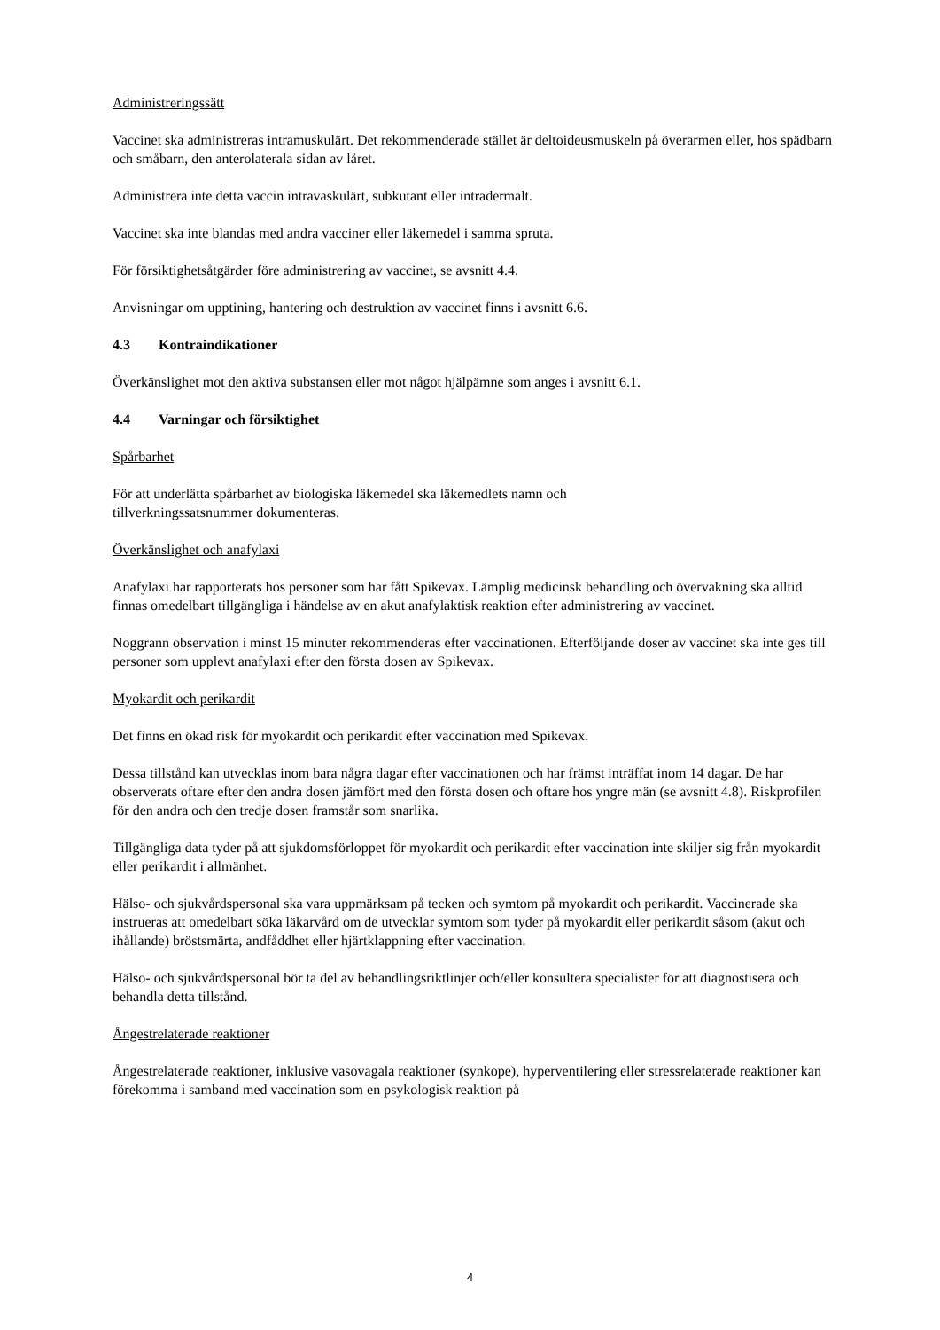Administreringssätt
Vaccinet ska administreras intramuskulärt. Det rekommenderade stället är deltoideusmuskeln på överarmen eller, hos spädbarn och småbarn, den anterolaterala sidan av låret.
Administrera inte detta vaccin intravaskulärt, subkutant eller intradermalt.
Vaccinet ska inte blandas med andra vacciner eller läkemedel i samma spruta.
För försiktighetsåtgärder före administrering av vaccinet, se avsnitt 4.4.
Anvisningar om upptining, hantering och destruktion av vaccinet finns i avsnitt 6.6.
4.3 Kontraindikationer
Överkänslighet mot den aktiva substansen eller mot något hjälpämne som anges i avsnitt 6.1.
4.4 Varningar och försiktighet
Spårbarhet
För att underlätta spårbarhet av biologiska läkemedel ska läkemedlets namn och
tillverkningssatsnummer dokumenteras.
Överkänslighet och anafylaxi
Anafylaxi har rapporterats hos personer som har fått Spikevax. Lämplig medicinsk behandling och övervakning ska alltid finnas omedelbart tillgängliga i händelse av en akut anafylaktisk reaktion efter administrering av vaccinet.
Noggrann observation i minst 15 minuter rekommenderas efter vaccinationen. Efterföljande doser av vaccinet ska inte ges till personer som upplevt anafylaxi efter den första dosen av Spikevax.
Myokardit och perikardit
Det finns en ökad risk för myokardit och perikardit efter vaccination med Spikevax.
Dessa tillstånd kan utvecklas inom bara några dagar efter vaccinationen och har främst inträffat inom 14 dagar. De har observerats oftare efter den andra dosen jämfört med den första dosen och oftare hos yngre män (se avsnitt 4.8). Riskprofilen för den andra och den tredje dosen framstår som snarlika.
Tillgängliga data tyder på att sjukdomsförloppet för myokardit och perikardit efter vaccination inte skiljer sig från myokardit eller perikardit i allmänhet.
Hälso- och sjukvårdspersonal ska vara uppmärksam på tecken och symtom på myokardit och perikardit. Vaccinerade ska instrueras att omedelbart söka läkarvård om de utvecklar symtom som tyder på myokardit eller perikardit såsom (akut och ihållande) bröstsmärta, andfåddhet eller hjärtklappning efter vaccination.
Hälso- och sjukvårdspersonal bör ta del av behandlingsriktlinjer och/eller konsultera specialister för att diagnostisera och behandla detta tillstånd.
Ångestrelaterade reaktioner
Ångestrelaterade reaktioner, inklusive vasovagala reaktioner (synkope), hyperventilering eller stressrelaterade reaktioner kan förekomma i samband med vaccination som en psykologisk reaktion på
4